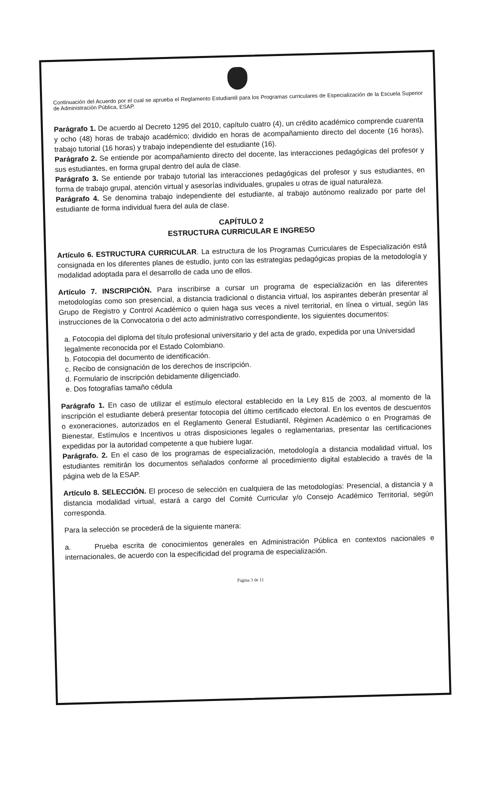Continuación del Acuerdo por el cual se aprueba el Reglamento Estudiantil para los Programas curriculares de Especialización de la Escuela Superior de Administración Pública, ESAP.
Parágrafo 1. De acuerdo al Decreto 1295 del 2010, capítulo cuatro (4), un crédito académico comprende cuarenta y ocho (48) horas de trabajo académico; dividido en horas de acompañamiento directo del docente (16 horas), trabajo tutorial (16 horas) y trabajo independiente del estudiante (16).
Parágrafo 2. Se entiende por acompañamiento directo del docente, las interacciones pedagógicas del profesor y sus estudiantes, en forma grupal dentro del aula de clase.
Parágrafo 3. Se entiende por trabajo tutorial las interacciones pedagógicas del profesor y sus estudiantes, en forma de trabajo grupal, atención virtual y asesorías individuales, grupales u otras de igual naturaleza.
Parágrafo 4. Se denomina trabajo independiente del estudiante, al trabajo autónomo realizado por parte del estudiante de forma individual fuera del aula de clase.
CAPÍTULO 2
ESTRUCTURA CURRICULAR E INGRESO
Artículo 6. ESTRUCTURA CURRICULAR. La estructura de los Programas Curriculares de Especialización está consignada en los diferentes planes de estudio, junto con las estrategias pedagógicas propias de la metodología y modalidad adoptada para el desarrollo de cada uno de ellos.
Artículo 7. INSCRIPCIÓN. Para inscribirse a cursar un programa de especialización en las diferentes metodologías como son presencial, a distancia tradicional o distancia virtual, los aspirantes deberán presentar al Grupo de Registro y Control Académico o quien haga sus veces a nivel territorial, en línea o virtual, según las instrucciones de la Convocatoria o del acto administrativo correspondiente, los siguientes documentos:
a. Fotocopia del diploma del título profesional universitario y del acta de grado, expedida por una Universidad legalmente reconocida por el Estado Colombiano.
b. Fotocopia del documento de identificación.
c. Recibo de consignación de los derechos de inscripción.
d. Formulario de inscripción debidamente diligenciado.
e. Dos fotografías tamaño cédula
Parágrafo 1. En caso de utilizar el estímulo electoral establecido en la Ley 815 de 2003, al momento de la inscripción el estudiante deberá presentar fotocopia del último certificado electoral. En los eventos de descuentos o exoneraciones, autorizados en el Reglamento General Estudiantil, Régimen Académico o en Programas de Bienestar, Estímulos e Incentivos u otras disposiciones legales o reglamentarias, presentar las certificaciones expedidas por la autoridad competente a que hubiere lugar.
Parágrafo. 2. En el caso de los programas de especialización, metodología a distancia modalidad virtual, los estudiantes remitirán los documentos señalados conforme al procedimiento digital establecido a través de la página web de la ESAP.
Artículo 8. SELECCIÓN. El proceso de selección en cualquiera de las metodologías: Presencial, a distancia y a distancia modalidad virtual, estará a cargo del Comité Curricular y/o Consejo Académico Territorial, según corresponda.
Para la selección se procederá de la siguiente manera:
a. Prueba escrita de conocimientos generales en Administración Pública en contextos nacionales e internacionales, de acuerdo con la especificidad del programa de especialización.
Página 3 de 11